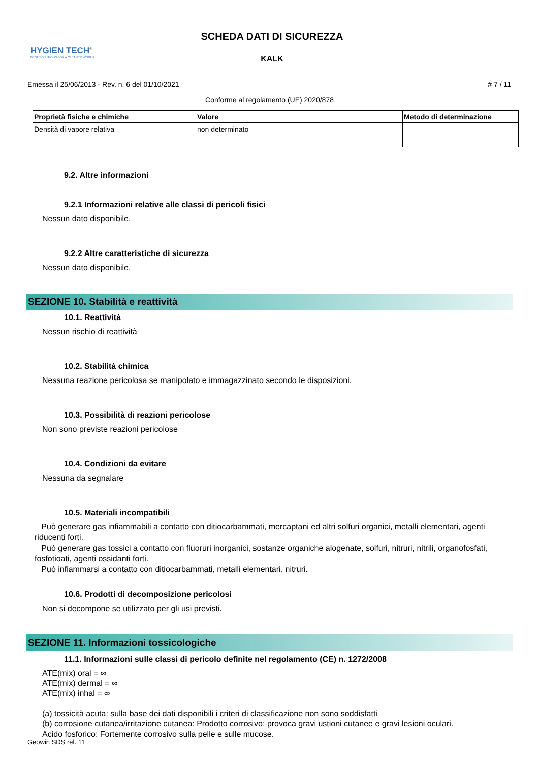HYGIEN TECH<sup>®</sup>
BEST SOLUTIONS FOR A CLEANER WORLD
SCHEDA DATI DI SICUREZZA
KALK
Emessa il 25/06/2013 - Rev. n. 6 del 01/10/2021 # 7 / 11
Conforme al regolamento (UE) 2020/878
| Proprietà fisiche e chimiche | Valore | Metodo di determinazione |
| --- | --- | --- |
| Densità di vapore relativa | non determinato | |
9.2. Altre informazioni
9.2.1 Informazioni relative alle classi di pericoli fisici
Nessun dato disponibile.
9.2.2 Altre caratteristiche di sicurezza
Nessun dato disponibile.
SEZIONE 10. Stabilità e reattività
10.1. Reattività
Nessun rischio di reattività
10.2. Stabilità chimica
Nessuna reazione pericolosa se manipolato e immagazzinato secondo le disposizioni.
10.3. Possibilità di reazioni pericolose
Non sono previste reazioni pericolose
10.4. Condizioni da evitare
Nessuna da segnalare
10.5. Materiali incompatibili
Può generare gas infiammabili a contatto con ditiocarbammati, mercaptani ed altri solfuri organici, metalli elementari, agenti riducenti forti.
Può generare gas tossici a contatto con fluoruri inorganici, sostanze organiche alogenate, solfuri, nitruri, nitrili, organofosfati, fosfotioati, agenti ossidanti forti.
Può infiammarsi a contatto con ditiocarbammati, metalli elementari, nitruri.
10.6. Prodotti di decomposizione pericolosi
Non si decompone se utilizzato per gli usi previsti.
SEZIONE 11. Informazioni tossicologiche
11.1. Informazioni sulle classi di pericolo definite nel regolamento (CE) n. 1272/2008
ATE(mix) oral = ∞
ATE(mix) dermal = ∞
ATE(mix) inhal = ∞
(a) tossicità acuta: sulla base dei dati disponibili i criteri di classificazione non sono soddisfatti
(b) corrosione cutanea/irritazione cutanea: Prodotto corrosivo: provoca gravi ustioni cutanee e gravi lesioni oculari.
Acido fosforico: Fortemente corrosivo sulla pelle e sulle mucose.
Geowin SDS rel. 11